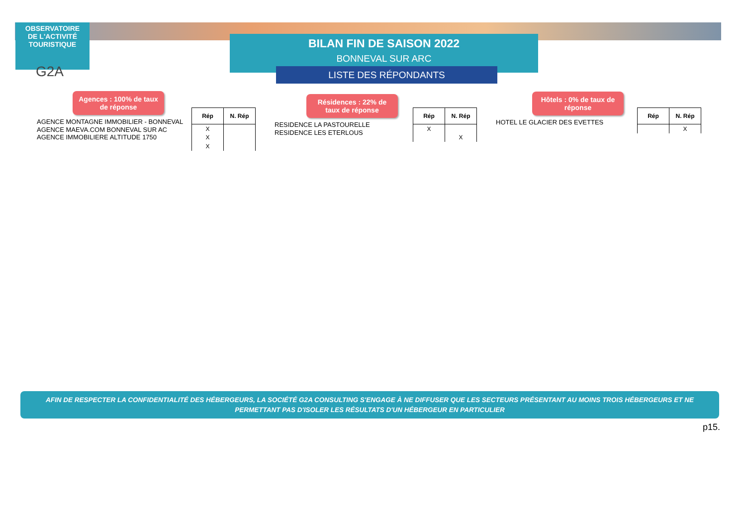OBSERVATOIRE
DE L'ACTIVITÉ
TOURISTIQUE
G2A
BILAN FIN DE SAISON 2022
BONNEVAL SUR ARC
LISTE DES RÉPONDANTS
Agences : 100% de taux de réponse
AGENCE MONTAGNE IMMOBILIER - BONNEVAL
AGENCE MAEVA.COM BONNEVAL SUR AC
AGENCE IMMOBILIERE ALTITUDE 1750
| Rép | N. Rép |
| --- | --- |
| X | |
| X | |
| X | |
Résidences : 22% de taux de réponse
RESIDENCE LA PASTOURELLE
RESIDENCE LES ETERLOUS
| Rép | N. Rép |
| --- | --- |
| X | |
| | X |
Hôtels : 0% de taux de réponse
HOTEL LE GLACIER DES EVETTES
| Rép | N. Rép |
| --- | --- |
| | X |
AFIN DE RESPECTER LA CONFIDENTIALITÉ DES HÉBERGEURS, LA SOCIÉTÉ G2A CONSULTING S'ENGAGE À NE DIFFUSER QUE LES SECTEURS PRÉSENTANT AU MOINS TROIS HÉBERGEURS ET NE
PERMETTANT PAS D'ISOLER LES RÉSULTATS D'UN HÉBERGEUR EN PARTICULIER
p15.